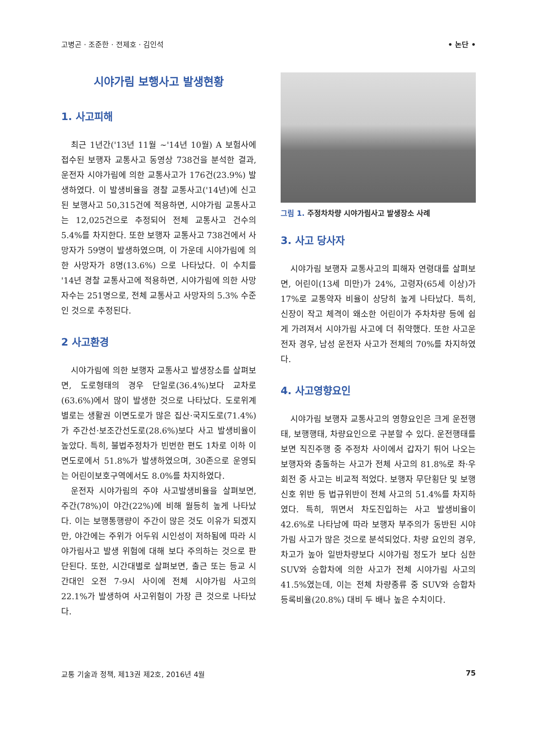고병곤 · 조준한 · 전제호 · 김인석 • 논단 •
시야가림 보행사고 발생현황
1. 사고피해
최근 1년간('13년 11월 ~'14년 10월) A 보험사에 접수된 보행자 교통사고 동영상 738건을 분석한 결과, 운전자 시야가림에 의한 교통사고가 176건(23.9%) 발생하였다. 이 발생비율을 경찰 교통사고('14년)에 신고된 보행사고 50,315건에 적용하면, 시야가림 교통사고는 12,025건으로 추정되어 전체 교통사고 건수의 5.4%를 차지한다. 또한 보행자 교통사고 738건에서 사망자가 59명이 발생하였으며, 이 가운데 시야가림에 의한 사망자가 8명(13.6%) 으로 나타났다. 이 수치를 '14년 경찰 교통사고에 적용하면, 시야가림에 의한 사망자수는 251명으로, 전체 교통사고 사망자의 5.3% 수준인 것으로 추정된다.
2 사고환경
시야가림에 의한 보행자 교통사고 발생장소를 살펴보면, 도로형태의 경우 단일로(36.4%)보다 교차로(63.6%)에서 많이 발생한 것으로 나타났다. 도로위계별로는 생활권 이면도로가 많은 집산·국지도로(71.4%)가 주간선·보조간선도로(28.6%)보다 사고 발생비율이 높았다. 특히, 불법주정차가 빈번한 편도 1차로 이하 이면도로에서 51.8%가 발생하였으며, 30존으로 운영되는 어린이보호구역에서도 8.0%를 차지하였다.
운전자 시야가림의 주야 사고발생비율을 살펴보면, 주간(78%)이 야간(22%)에 비해 월등히 높게 나타났다. 이는 보행통행량이 주간이 많은 것도 이유가 되겠지만, 야간에는 주위가 어두워 시인성이 저하됨에 따라 시야가림사고 발생 위험에 대해 보다 주의하는 것으로 판단된다. 또한, 시간대별로 살펴보면, 출근 또는 등교 시간대인 오전 7-9시 사이에 전체 시야가림 사고의 22.1%가 발생하여 사고위험이 가장 큰 것으로 나타났다.
그림 1. 주정차차량 시야가림사고 발생장소 사례
3. 사고 당사자
시야가림 보행자 교통사고의 피해자 연령대를 살펴보면, 어린이(13세 미만)가 24%, 고령자(65세 이상)가 17%로 교통약자 비율이 상당히 높게 나타났다. 특히, 신장이 작고 체격이 왜소한 어린이가 주차차량 등에 쉽게 가려져서 시야가림 사고에 더 취약했다. 또한 사고운전자 경우, 남성 운전자 사고가 전체의 70%를 차지하였다.
4. 사고영향요인
시야가림 보행자 교통사고의 영향요인은 크게 운전행태, 보행행태, 차량요인으로 구분할 수 있다. 운전행태를 보면 직진주행 중 주정차 사이에서 갑자기 튀어 나오는 보행자와 충돌하는 사고가 전체 사고의 81.8%로 좌·우회전 중 사고는 비교적 적었다. 보행자 무단횡단 및 보행신호 위반 등 법규위반이 전체 사고의 51.4%를 차지하였다. 특히, 뛰면서 차도진입하는 사고 발생비율이 42.6%로 나타남에 따라 보행자 부주의가 동반된 시야가림 사고가 많은 것으로 분석되었다. 차량 요인의 경우, 차고가 높아 일반차량보다 시야가림 정도가 보다 심한 SUV와 승합차에 의한 사고가 전체 시야가림 사고의 41.5%였는데, 이는 전체 차량종류 중 SUV와 승합차 등록비율(20.8%) 대비 두 배나 높은 수치이다.
교통 기술과 정책, 제13권 제2호, 2016년 4월 75